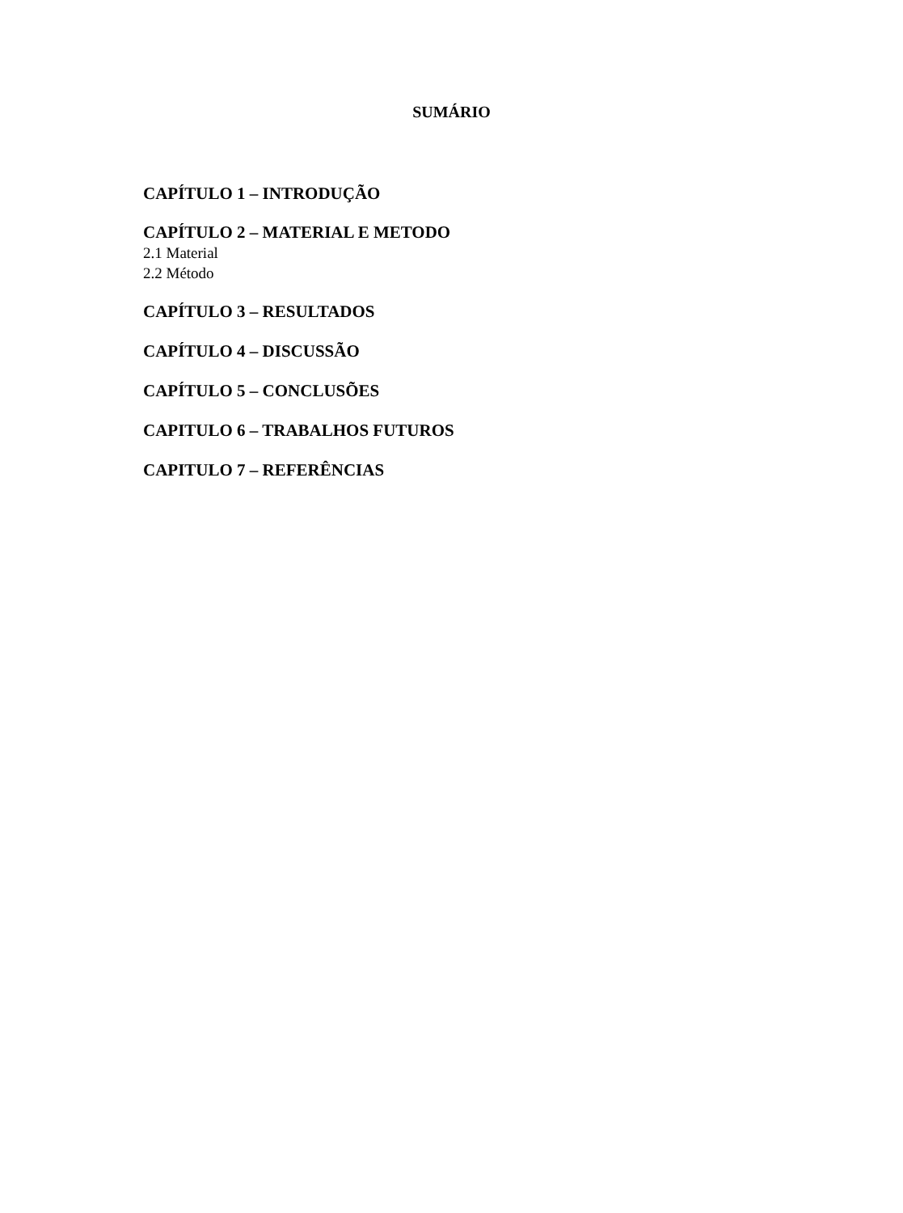SUMÁRIO
CAPÍTULO 1 – INTRODUÇÃO
CAPÍTULO 2 – MATERIAL E METODO
2.1 Material
2.2 Método
CAPÍTULO 3 – RESULTADOS
CAPÍTULO 4 – DISCUSSÃO
CAPÍTULO 5 – CONCLUSÕES
CAPITULO 6 – TRABALHOS FUTUROS
CAPITULO 7 – REFERÊNCIAS